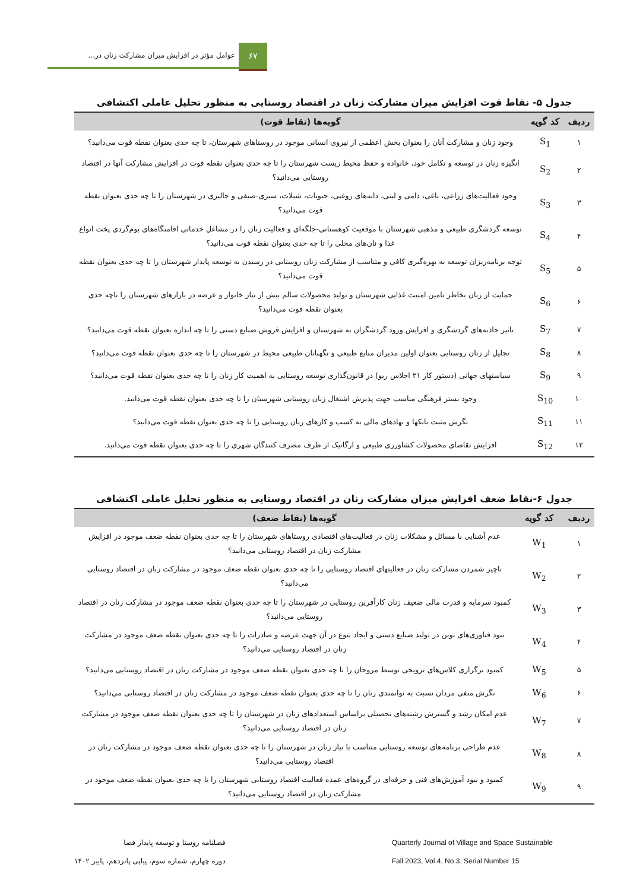۶۷
عوامل مؤثر در افزایش میزان مشارکت زنان در...
جدول ۵- نقاط قوت افزایش میزان مشارکت زنان در اقتصاد روستایی به منظور تحلیل عاملی اکتشافی
| ردیف | کد گویه | گویه‌ها (نقاط قوت) |
| --- | --- | --- |
| ۱ | S<sub>1</sub> | وجود زنان و مشارکت آنان را بعنوان بخش اعظمی از نیروی انسانی موجود در روستاهای شهرستان، تا چه حدی بعنوان نقطه قوت می‌دانید؟ |
| ۲ | S<sub>2</sub> | انگیزه زنان در توسعه و تکامل خود، خانواده و حفظ محیط زیست شهرستان را تا چه حدی بعنوان نقطه قوت در افزایش مشارکت آنها در اقتصاد روستایی می‌دانید؟ |
| ۳ | S<sub>3</sub> | وجود فعالیت‌های زراعی، باغی، دامی و لبنی، دانه‌های روغنی، حبوبات، شیلات، سبزی-صیفی و جالیزی در شهرستان را تا چه حدی بعنوان نقطه قوت می‌دانید؟ |
| ۴ | S<sub>4</sub> | توسعه گردشگری طبیعی و مذهبی شهرستان با موقعیت کوهستانی-جلگه‌ای و فعالیت زنان را در مشاغل خدماتی اقامتگاه‌های بوم‌گردی پخت انواع غذا و نان‌های محلی را تا چه حدی بعنوان نقطه قوت می‌دانید؟ |
| ۵ | S<sub>5</sub> | توجه برنامه‌ریزان توسعه به بهره‌گیری کافی و متناسب از مشارکت زنان روستایی در رسیدن به توسعه پایدار شهرستان را تا چه حدی بعنوان نقطه قوت می‌دانید؟ |
| ۶ | S<sub>6</sub> | حمایت از زنان بخاطر تامین امنیت غذایی شهرستان و تولید محصولات سالم بیش از نیاز خانوار و عرضه در بازارهای شهرستان را تاچه حدی بعنوان نقطه قوت می‌دانید؟ |
| ۷ | S<sub>7</sub> | تاثیر جاذبه‌های گردشگری و افزایش ورود گردشگران به شهرستان و افزایش فروش صنایع دستی را تا چه اندازه بعنوان نقطه قوت می‌دانید؟ |
| ۸ | S<sub>8</sub> | تجلیل از زنان روستایی بعنوان اولین مدیران منابع طبیعی و نگهبانان طبیعی محیط در شهرستان را تا چه حدی بعنوان نقطه قوت می‌دانید؟ |
| ۹ | S<sub>9</sub> | سیاستهای جهانی (دستور کار ۲۱ اجلاس ریو) در قانون‌گذاری توسعه روستایی به اهمیت کار زنان را تا چه حدی بعنوان نقطه قوت می‌دانید؟ |
| ۱۰ | S<sub>10</sub> | وجود بستر فرهنگی مناسب جهت پذیرش اشتغال زنان روستایی شهرستان را تا چه حدی بعنوان نقطه قوت می‌دانید. |
| ۱۱ | S<sub>11</sub> | نگرش مثبت بانکها و نهادهای مالی به کسب و کارهای زنان روستایی را تا چه حدی بعنوان نقطه قوت می‌دانید؟ |
| ۱۲ | S<sub>12</sub> | افزایش تقاضای محصولات کشاورزی طبیعی و ارگانیک از طرف مصرف کنندگان شهری را تا چه حدی بعنوان نقطه قوت می‌دانید. |
جدول ۶-نقاط ضعف افزایش میزان مشارکت زنان در اقتصاد روستایی به منظور تحلیل عاملی اکتشافی
| ردیف | کد گویه | گویه‌ها (نقاط ضعف) |
| --- | --- | --- |
| ۱ | W<sub>1</sub> | عدم آشنایی با مسائل و مشکلات زنان در فعالیت‌های اقتصادی روستاهای شهرستان را تا چه حدی بعنوان نقطه ضعف موجود در افزایش مشارکت زنان در اقتصاد روستایی می‌دانید؟ |
| ۲ | W<sub>2</sub> | ناچیز شمردن مشارکت زنان در فعالیتهای اقتصاد روستایی را تا چه حدی بعنوان نقطه ضعف موجود در مشارکت زنان در اقتصاد روستایی می‌دانید؟ |
| ۳ | W<sub>3</sub> | کمبود سرمایه و قدرت مالی ضعیف زنان کارآفرین روستایی در شهرستان را تا چه حدی بعنوان نقطه ضعف موجود در مشارکت زنان در اقتصاد روستایی می‌دانید؟ |
| ۴ | W<sub>4</sub> | نبود فناوری‌های نوین در تولید صنایع دستی و ایجاد تنوع در آن جهت عرضه و صادرات را تا چه حدی بعنوان نقطه ضعف موجود در مشارکت زنان در اقتصاد روستایی می‌دانید؟ |
| ۵ | W<sub>5</sub> | کمبود برگزاری کلاس‌های ترویجی توسط مروجان را تا چه حدی بعنوان نقطه ضعف موجود در مشارکت زنان در اقتصاد روستایی می‌دانید؟ |
| ۶ | W<sub>6</sub> | نگرش منفی مردان نسبت به توانمندی زنان را تا چه حدی بعنوان نقطه ضعف موجود در مشارکت زنان در اقتصاد روستایی می‌دانید؟ |
| ۷ | W<sub>7</sub> | عدم امکان رشد و گسترش رشته‌های تحصیلی براساس استعدادهای زنان در شهرستان را تا چه حدی بعنوان نقطه ضعف موجود در مشارکت زنان در اقتصاد روستایی می‌دانید؟ |
| ۸ | W<sub>8</sub> | عدم طراحی برنامه‌های توسعه روستایی متناسب با نیاز زنان در شهرستان را تا چه حدی بعنوان نقطه ضعف موجود در مشارکت زنان در اقتصاد روستایی می‌دانید؟ |
| ۹ | W<sub>9</sub> | کمبود و نبود آموزش‌های فنی و حرفه‌ای در گروه‌های عمده فعالیت اقتصاد روستایی شهرستان را تا چه حدی بعنوان نقطه ضعف موجود در مشارکت زنان در اقتصاد روستایی می‌دانید؟ |
فصلنامه روستا و توسعه پایدار فضا
دوره چهارم، شماره سوم، پیاپی پانزدهم، پاییز ۱۴۰۲
Quarterly Journal of Village and Space Sustainable
Fall 2023, Vol.4, No.3, Serial Number 15